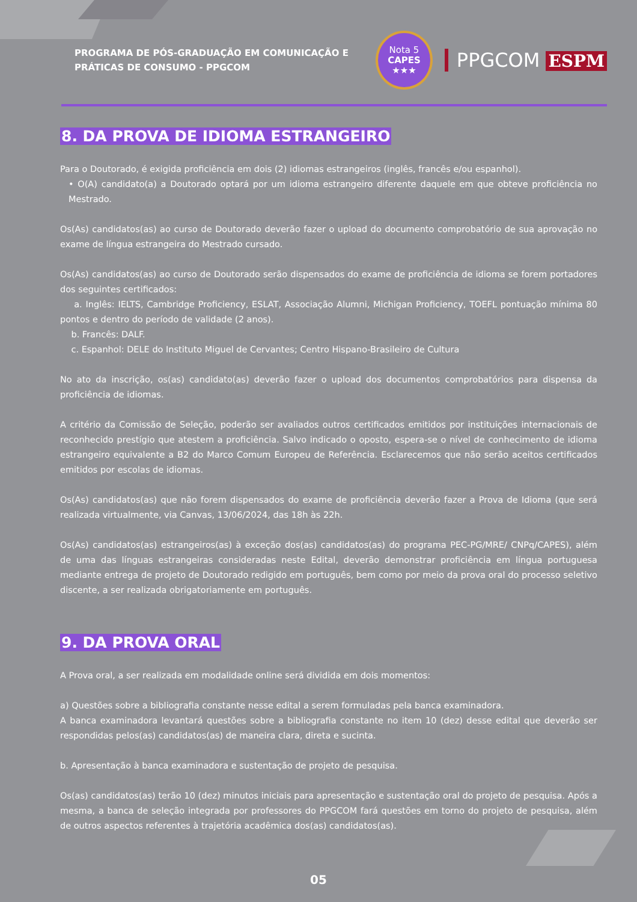PROGRAMA DE PÓS-GRADUAÇÃO EM COMUNICAÇÃO E PRÁTICAS DE CONSUMO - PPGCOM
Nota 5
CAPES
★★★
PPGCOM ESPM
8. DA PROVA DE IDIOMA ESTRANGEIRO
Para o Doutorado, é exigida proficiência em dois (2) idiomas estrangeiros (inglês, francês e/ou espanhol).
• O(A) candidato(a) a Doutorado optará por um idioma estrangeiro diferente daquele em que obteve proficiência no Mestrado.
Os(As) candidatos(as) ao curso de Doutorado deverão fazer o upload do documento comprobatório de sua aprovação no exame de língua estrangeira do Mestrado cursado.
Os(As) candidatos(as) ao curso de Doutorado serão dispensados do exame de proficiência de idioma se forem portadores dos seguintes certificados:
a. Inglês: IELTS, Cambridge Proficiency, ESLAT, Associação Alumni, Michigan Proficiency, TOEFL pontuação mínima 80 pontos e dentro do período de validade (2 anos).
b. Francês: DALF.
c. Espanhol: DELE do Instituto Miguel de Cervantes; Centro Hispano-Brasileiro de Cultura
No ato da inscrição, os(as) candidato(as) deverão fazer o upload dos documentos comprobatórios para dispensa da proficiência de idiomas.
A critério da Comissão de Seleção, poderão ser avaliados outros certificados emitidos por instituições internacionais de reconhecido prestígio que atestem a proficiência. Salvo indicado o oposto, espera-se o nível de conhecimento de idioma estrangeiro equivalente a B2 do Marco Comum Europeu de Referência. Esclarecemos que não serão aceitos certificados emitidos por escolas de idiomas.
Os(As) candidatos(as) que não forem dispensados do exame de proficiência deverão fazer a Prova de Idioma (que será realizada virtualmente, via Canvas, 13/06/2024, das 18h às 22h.
Os(As) candidatos(as) estrangeiros(as) à exceção dos(as) candidatos(as) do programa PEC-PG/MRE/ CNPq/CAPES), além de uma das línguas estrangeiras consideradas neste Edital, deverão demonstrar proficiência em língua portuguesa mediante entrega de projeto de Doutorado redigido em português, bem como por meio da prova oral do processo seletivo discente, a ser realizada obrigatoriamente em português.
9. DA PROVA ORAL
A Prova oral, a ser realizada em modalidade online será dividida em dois momentos:
a) Questões sobre a bibliografia constante nesse edital a serem formuladas pela banca examinadora.
A banca examinadora levantará questões sobre a bibliografia constante no item 10 (dez) desse edital que deverão ser respondidas pelos(as) candidatos(as) de maneira clara, direta e sucinta.
b. Apresentação à banca examinadora e sustentação de projeto de pesquisa.
Os(as) candidatos(as) terão 10 (dez) minutos iniciais para apresentação e sustentação oral do projeto de pesquisa. Após a mesma, a banca de seleção integrada por professores do PPGCOM fará questões em torno do projeto de pesquisa, além de outros aspectos referentes à trajetória acadêmica dos(as) candidatos(as).
05